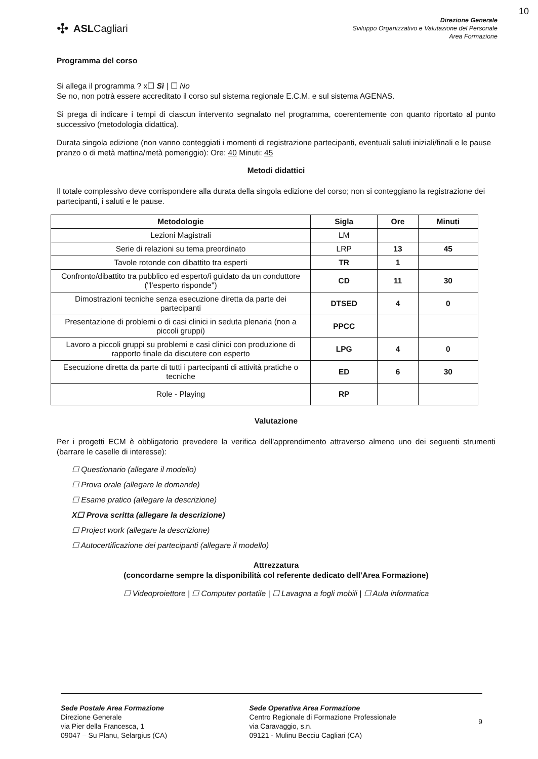10
✣ ASLCagliari
Direzione Generale
Sviluppo Organizzativo e Valutazione del Personale
Area Formazione
Programma del corso
Si allega il programma ? x☐ Sì | ☐ No
Se no, non potrà essere accreditato il corso sul sistema regionale E.C.M. e sul sistema AGENAS.
Si prega di indicare i tempi di ciascun intervento segnalato nel programma, coerentemente con quanto riportato al punto successivo (metodologia didattica).
Durata singola edizione (non vanno conteggiati i momenti di registrazione partecipanti, eventuali saluti iniziali/finali e le pause pranzo o di metà mattina/metà pomeriggio): Ore: 40 Minuti: 45
Metodi didattici
Il totale complessivo deve corrispondere alla durata della singola edizione del corso; non si conteggiano la registrazione dei partecipanti, i saluti e le pause.
| Metodologie | Sigla | Ore | Minuti |
| --- | --- | --- | --- |
| Lezioni Magistrali | LM | | |
| Serie di relazioni su tema preordinato | LRP | 13 | 45 |
| Tavole rotonde con dibattito tra esperti | TR | 1 | |
| Confronto/dibattito tra pubblico ed esperto/i guidato da un conduttore ("l'esperto risponde") | CD | 11 | 30 |
| Dimostrazioni tecniche senza esecuzione diretta da parte dei partecipanti | DTSED | 4 | 0 |
| Presentazione di problemi o di casi clinici in seduta plenaria (non a piccoli gruppi) | PPCC | | |
| Lavoro a piccoli gruppi su problemi e casi clinici con produzione di rapporto finale da discutere con esperto | LPG | 4 | 0 |
| Esecuzione diretta da parte di tutti i partecipanti di attività pratiche o tecniche | ED | 6 | 30 |
| Role - Playing | RP | | |
Valutazione
Per i progetti ECM è obbligatorio prevedere la verifica dell'apprendimento attraverso almeno uno dei seguenti strumenti (barrare le caselle di interesse):
☐ Questionario (allegare il modello)
☐ Prova orale (allegare le domande)
☐ Esame pratico (allegare la descrizione)
X☐ Prova scritta (allegare la descrizione)
☐ Project work (allegare la descrizione)
☐ Autocertificazione dei partecipanti (allegare il modello)
Attrezzatura
(concordarne sempre la disponibilità col referente dedicato dell'Area Formazione)
☐ Videoproiettore | ☐ Computer portatile | ☐ Lavagna a fogli mobili | ☐ Aula informatica
Sede Postale Area Formazione
Direzione Generale
via Pier della Francesca, 1
09047 – Su Planu, Selargius (CA)
Sede Operativa Area Formazione
Centro Regionale di Formazione Professionale
via Caravaggio, s.n.
09121 - Mulinu Becciu Cagliari (CA)
9